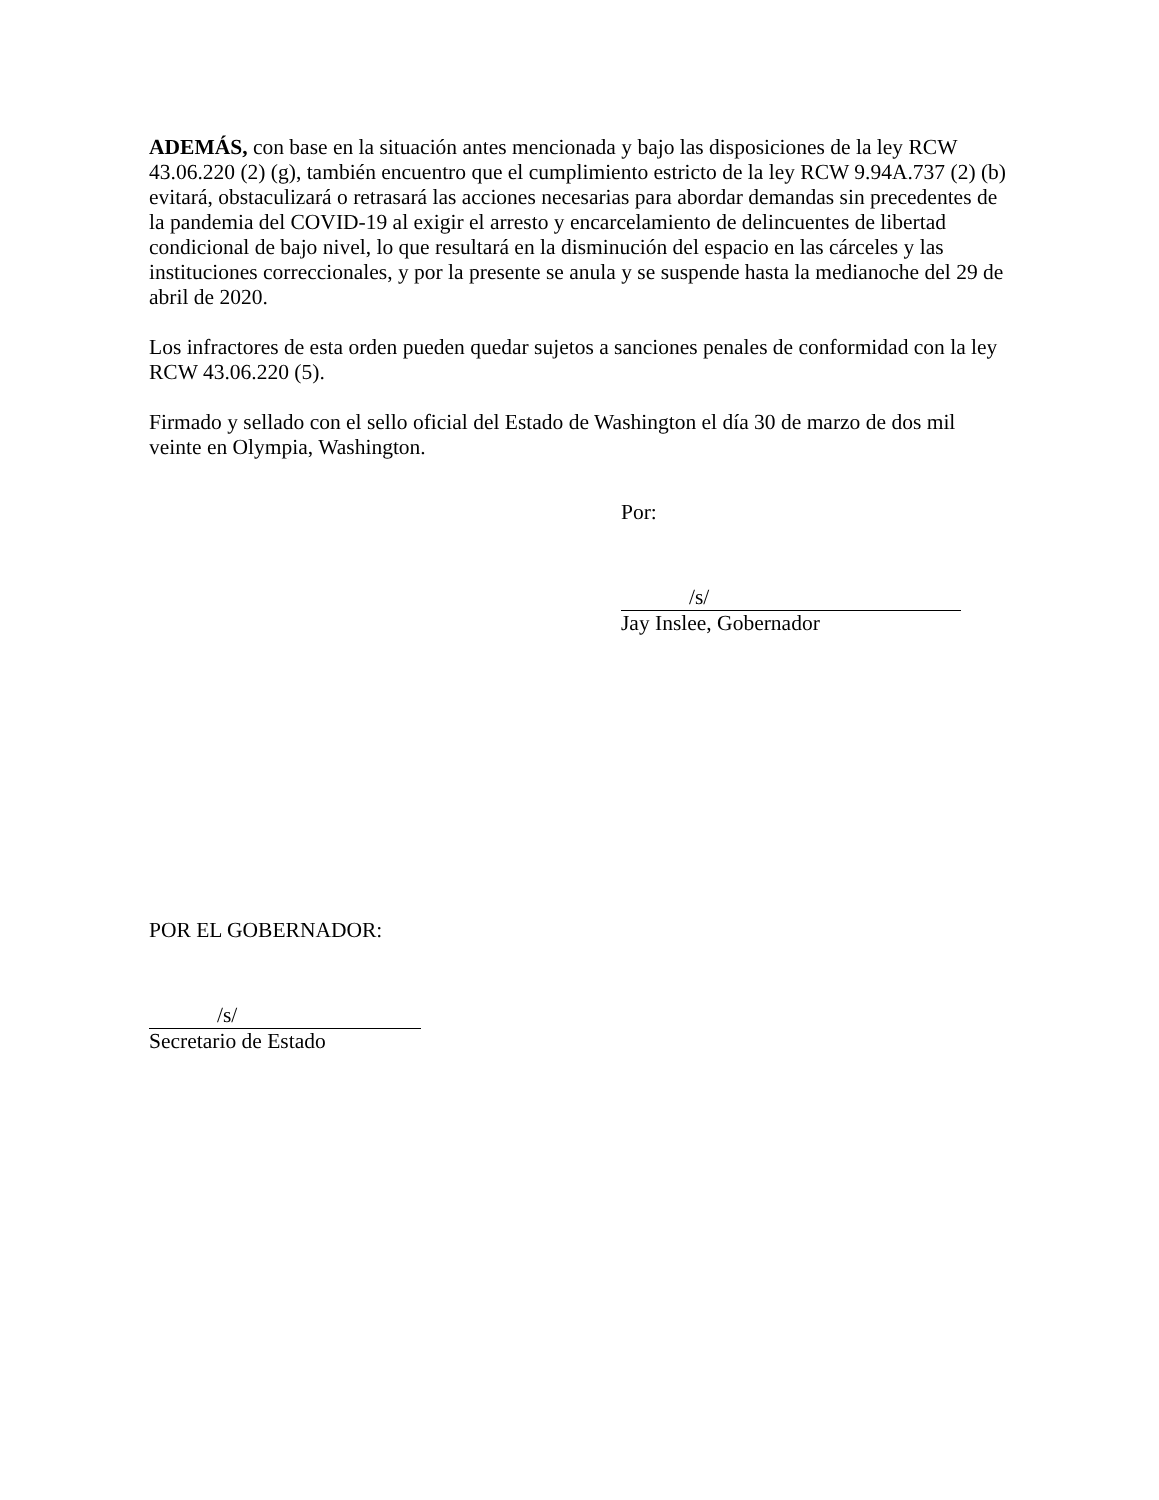ADEMÁS, con base en la situación antes mencionada y bajo las disposiciones de la ley RCW 43.06.220 (2) (g), también encuentro que el cumplimiento estricto de la ley RCW 9.94A.737 (2) (b) evitará, obstaculizará o retrasará las acciones necesarias para abordar demandas sin precedentes de la pandemia del COVID-19 al exigir el arresto y encarcelamiento de delincuentes de libertad condicional de bajo nivel, lo que resultará en la disminución del espacio en las cárceles y las instituciones correccionales, y por la presente se anula y se suspende hasta la medianoche del 29 de abril de 2020.
Los infractores de esta orden pueden quedar sujetos a sanciones penales de conformidad con la ley RCW 43.06.220 (5).
Firmado y sellado con el sello oficial del Estado de Washington el día 30 de marzo de dos mil veinte en Olympia, Washington.
Por:
/s/
Jay Inslee, Gobernador
POR EL GOBERNADOR:
/s/
Secretario de Estado